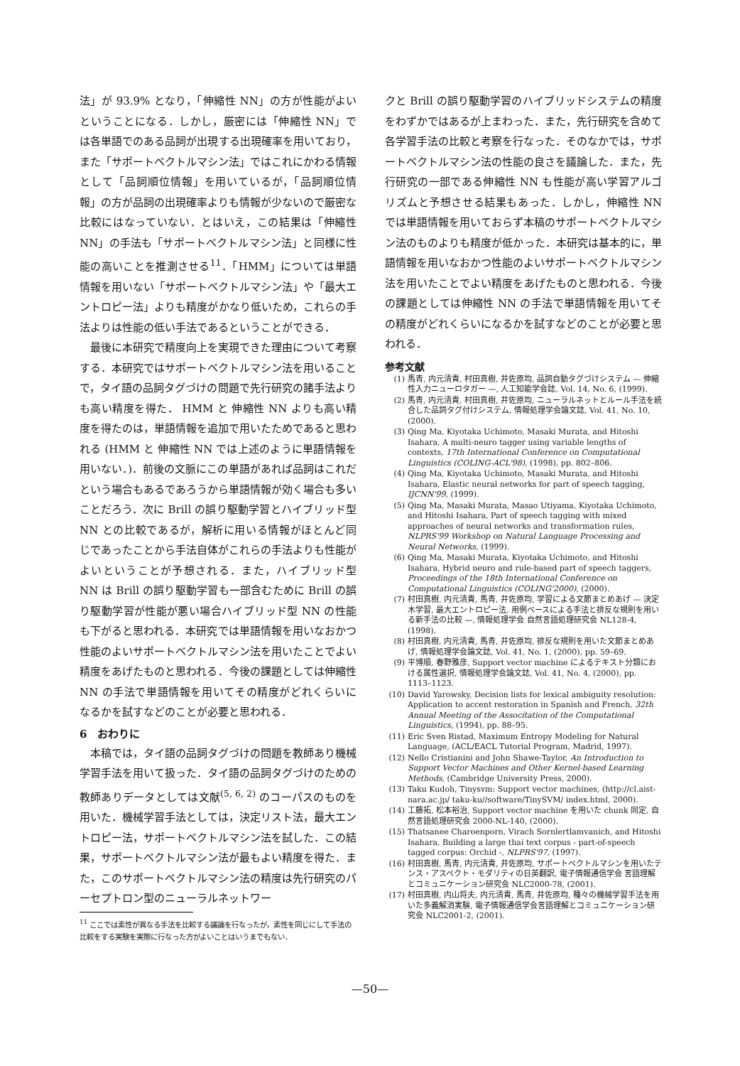法」が 93.9% となり，「伸縮性 NN」の方が性能がよいということになる．しかし，厳密には「伸縮性 NN」では各単語でのある品詞が出現する出現確率を用いており，また「サポートベクトルマシン法」ではこれにかわる情報として「品詞順位情報」を用いているが，「品詞順位情報」の方が品詞の出現確率よりも情報が少ないので厳密な比較にはなっていない．とはいえ，この結果は「伸縮性 NN」の手法も「サポートベクトルマシン法」と同様に性能の高いことを推測させる<sup>11</sup>．「HMM」については単語情報を用いない「サポートベクトルマシン法」や「最大エントロピー法」よりも精度がかなり低いため，これらの手法よりは性能の低い手法であるということができる．
最後に本研究で精度向上を実現できた理由について考察する．本研究ではサポートベクトルマシン法を用いることで，タイ語の品詞タグづけの問題で先行研究の諸手法よりも高い精度を得た． HMM と 伸縮性 NN よりも高い精度を得たのは，単語情報を追加で用いたためであると思われる (HMM と 伸縮性 NN では上述のように単語情報を用いない．)．前後の文脈にこの単語があれば品詞はこれだという場合もあるであろうから単語情報が効く場合も多いことだろう．次に Brill の誤り駆動学習とハイブリッド型 NN との比較であるが，解析に用いる情報がほとんど同じであったことから手法自体がこれらの手法よりも性能がよいということが予想される．また，ハイブリッド型 NN は Brill の誤り駆動学習も一部含むために Brill の誤り駆動学習が性能が悪い場合ハイブリッド型 NN の性能も下がると思われる．本研究では単語情報を用いなおかつ性能のよいサポートベクトルマシン法を用いたことでよい精度をあげたものと思われる．今後の課題としては伸縮性 NN の手法で単語情報を用いてその精度がどれくらいになるかを試すなどのことが必要と思われる．
6　おわりに
本稿では，タイ語の品詞タグづけの問題を教師あり機械学習手法を用いて扱った．タイ語の品詞タグづけのための教師ありデータとしては文献<sup>(5, 6, 2)</sup> のコーパスのものを用いた．機械学習手法としては，決定リスト法，最大エントロピー法，サポートベクトルマシン法を試した．この結果，サポートベクトルマシン法が最もよい精度を得た．また，このサポートベクトルマシン法の精度は先行研究のパーセプトロン型のニューラルネットワー
<sup>11</sup> ここでは素性が異なる手法を比較する議論を行なったが，素性を同じにして手法の比較をする実験を実際に行なった方がよいことはいうまでもない．
クと Brill の誤り駆動学習のハイブリッドシステムの精度をわずかではあるが上まわった．また，先行研究を含めて各学習手法の比較と考察を行なった．そのなかでは，サポートベクトルマシン法の性能の良さを議論した．また，先行研究の一部である伸縮性 NN も性能が高い学習アルゴリズムと予想させる結果もあった．しかし，伸縮性 NN では単語情報を用いておらず本稿のサポートベクトルマシン法のものよりも精度が低かった．本研究は基本的に，単語情報を用いなおかつ性能のよいサポートベクトルマシン法を用いたことでよい精度をあげたものと思われる．今後の課題としては伸縮性 NN の手法で単語情報を用いてその精度がどれくらいになるかを試すなどのことが必要と思われる．
参考文献
(1) 馬青, 内元清貴, 村田真樹, 井佐原均, 品詞自動タグづけシステム — 伸縮性入力ニューロタガー —, 人工知能学会誌, Vol. 14, No. 6, (1999).
(2) 馬青, 内元清貴, 村田真樹, 井佐原均, ニューラルネットとルール手法を統合した品詞タグ付けシステム, 情報処理学会論文誌, Vol. 41, No. 10, (2000).
(3) Qing Ma, Kiyotaka Uchimoto, Masaki Murata, and Hitoshi Isahara, A multi-neuro tagger using variable lengths of contexts, 17th International Conference on Computational Linguistics (COLING-ACL'98), (1998), pp. 802–806.
(4) Qing Ma, Kiyotaka Uchimoto, Masaki Murata, and Hitoshi Isahara, Elastic neural networks for part of speech tagging, IJCNN'99, (1999).
(5) Qing Ma, Masaki Murata, Masao Utiyama, Kiyotaka Uchimoto, and Hitoshi Isahara, Part of speech tagging with mixed approaches of neural networks and transformation rules, NLPRS'99 Workshop on Natural Language Processing and Neural Networks, (1999).
(6) Qing Ma, Masaki Murata, Kiyotaka Uchimoto, and Hitoshi Isahara, Hybrid neuro and rule-based part of speech taggers, Proceedings of the 18th International Conference on Computational Linguistics (COLING'2000), (2000).
(7) 村田真樹, 内元清貴, 馬青, 井佐原均, 学習による文節まとめあげ — 決定木学習, 最大エントロピー法, 用例ベースによる手法と排反な規則を用いる新手法の比較 —, 情報処理学会 自然言語処理研究会 NL128-4, (1998).
(8) 村田真樹, 内元清貴, 馬青, 井佐原均, 排反な規則を用いた文節まとめあげ, 情報処理学会論文誌, Vol. 41, No. 1, (2000), pp. 59–69.
(9) 平博順, 春野雅彦, Support vector machine によるテキスト分類における属性選択, 情報処理学会論文誌, Vol. 41, No. 4, (2000), pp. 1113–1123.
(10) David Yarowsky, Decision lists for lexical ambiguity resolution: Application to accent restoration in Spanish and French, 32th Annual Meeting of the Assocítation of the Computational Linguistics, (1994), pp. 88–95.
(11) Eric Sven Ristad, Maximum Entropy Modeling for Natural Language, (ACL/EACL Tutorial Program, Madrid, 1997).
(12) Nello Cristianini and John Shawe-Taylor, An Introduction to Support Vector Machines and Other Kernel-based Learning Methods, (Cambridge University Press, 2000).
(13) Taku Kudoh, Tinysvm: Support vector machines, (http://cl.aist-nara.ac.jp/ taku-ku//software/TinySVM/ index.html, 2000).
(14) 工藤拓, 松本裕治, Support vector machine を用いた chunk 同定, 自然言語処理研究会 2000-NL-140, (2000).
(15) Thatsanee Charoenporn, Virach Sornlertlamvanich, and Hitoshi Isahara, Building a large thai text corpus - part-of-speech tagged corpus: Orchid -, NLPRS'97, (1997).
(16) 村田真樹, 馬青, 内元清貴, 井佐原均, サポートベクトルマシンを用いたテンス・アスペクト・モダリティの日英翻訳, 電子情報通信学会 言語理解とコミュニケーション研究会 NLC2000-78, (2001).
(17) 村田真樹, 内山将夫, 内元清貴, 馬青, 井佐原均, 種々の機械学習手法を用いた多義解消実験, 電子情報通信学会言語理解とコミュニケーション研究会 NLC2001-2, (2001).
—50—